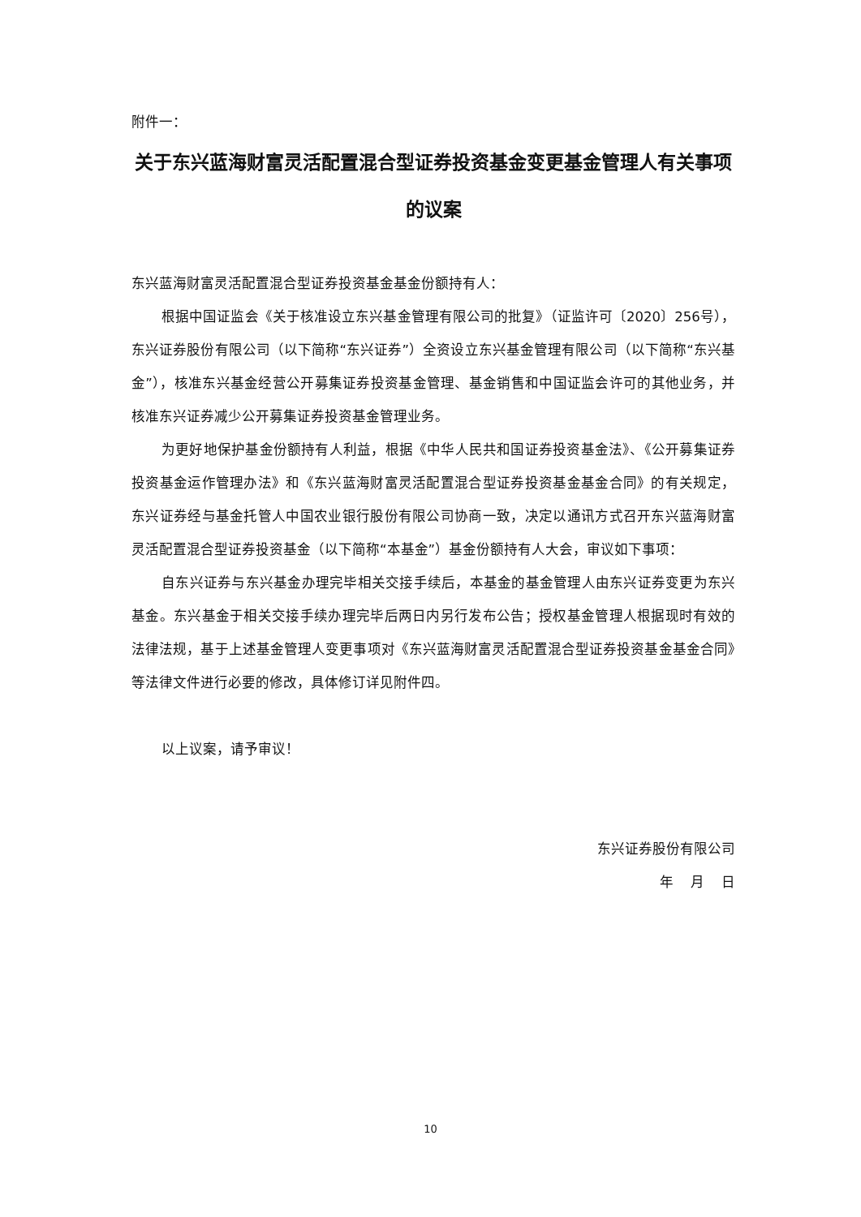附件一：
关于东兴蓝海财富灵活配置混合型证券投资基金变更基金管理人有关事项的议案
东兴蓝海财富灵活配置混合型证券投资基金基金份额持有人：
根据中国证监会《关于核准设立东兴基金管理有限公司的批复》（证监许可〔2020〕256号），东兴证券股份有限公司（以下简称“东兴证券”）全资设立东兴基金管理有限公司（以下简称“东兴基金”），核准东兴基金经营公开募集证券投资基金管理、基金销售和中国证监会许可的其他业务，并核准东兴证券减少公开募集证券投资基金管理业务。
为更好地保护基金份额持有人利益，根据《中华人民共和国证券投资基金法》、《公开募集证券投资基金运作管理办法》和《东兴蓝海财富灵活配置混合型证券投资基金基金合同》的有关规定，东兴证券经与基金托管人中国农业银行股份有限公司协商一致，决定以通讯方式召开东兴蓝海财富灵活配置混合型证券投资基金（以下简称“本基金”）基金份额持有人大会，审议如下事项：
自东兴证券与东兴基金办理完毕相关交接手续后，本基金的基金管理人由东兴证券变更为东兴基金。东兴基金于相关交接手续办理完毕后两日内另行发布公告；授权基金管理人根据现时有效的法律法规，基于上述基金管理人变更事项对《东兴蓝海财富灵活配置混合型证券投资基金基金合同》等法律文件进行必要的修改，具体修订详见附件四。
以上议案，请予审议！
东兴证券股份有限公司
年 月 日
10